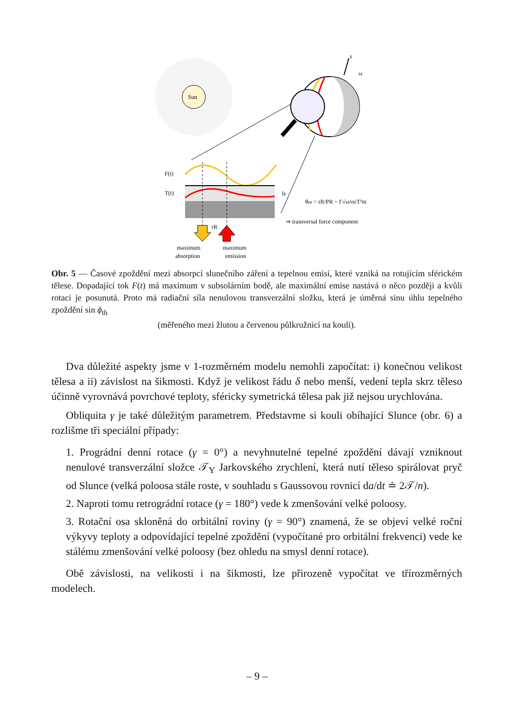Sun
s
ω
F(t)
T(t)
τR
maximum
absorption
maximum
emission
ls
θω = τR/PR ~ Γ√ω/σεT³m
⇒ transversal force component
Obr. 5 — Časové zpoždění mezi absorpcí slunečního záření a tepelnou emisí, které vzniká na rotujícím sférickém tělese. Dopadající tok F(t) má maximum v subsolárním bodě, ale maximální emise nastává o něco později a kvůli rotaci je posunutá. Proto má radiační síla nenulovou transverzální složku, která je úměrná sinu úhlu tepelného zpoždění sin ϕ<sub>th</sub>
(měřeného mezi žlutou a červenou půlkružnicí na kouli).
Dva důležité aspekty jsme v 1-rozměrném modelu nemohli započítat: i) konečnou velikost tělesa a ii) závislost na šikmosti. Když je velikost řádu δ nebo menší, vedení tepla skrz těleso účinně vyrovnává povrchové teploty, sféricky symetrická tělesa pak již nejsou urychlována.
Obliquita γ je také důležitým parametrem. Představme si kouli obíhající Slunce (obr. 6) a rozlišme tři speciální případy:
1. Prográdní denní rotace (γ = 0°) a nevyhnutelné tepelné zpoždění dávají vzniknout nenulové transverzální složce 𝒯<sub>Y</sub> Jarkovského zrychlení, která nutí těleso spirálovat pryč od Slunce (velká poloosa stále roste, v souhladu s Gaussovou rovnicí da/dt ≐ 2𝒯/n).
2. Naproti tomu retrográdní rotace (γ = 180°) vede k zmenšování velké poloosy.
3. Rotační osa skloněná do orbitální roviny (γ = 90°) znamená, že se objeví velké roční výkyvy teploty a odpovídající tepelné zpoždění (vypočítané pro orbitální frekvenci) vede ke stálému zmenšování velké poloosy (bez ohledu na smysl denní rotace).
Obě závislosti, na velikosti i na šikmosti, lze přirozeně vypočítat ve třírozměrných modelech.
– 9 –